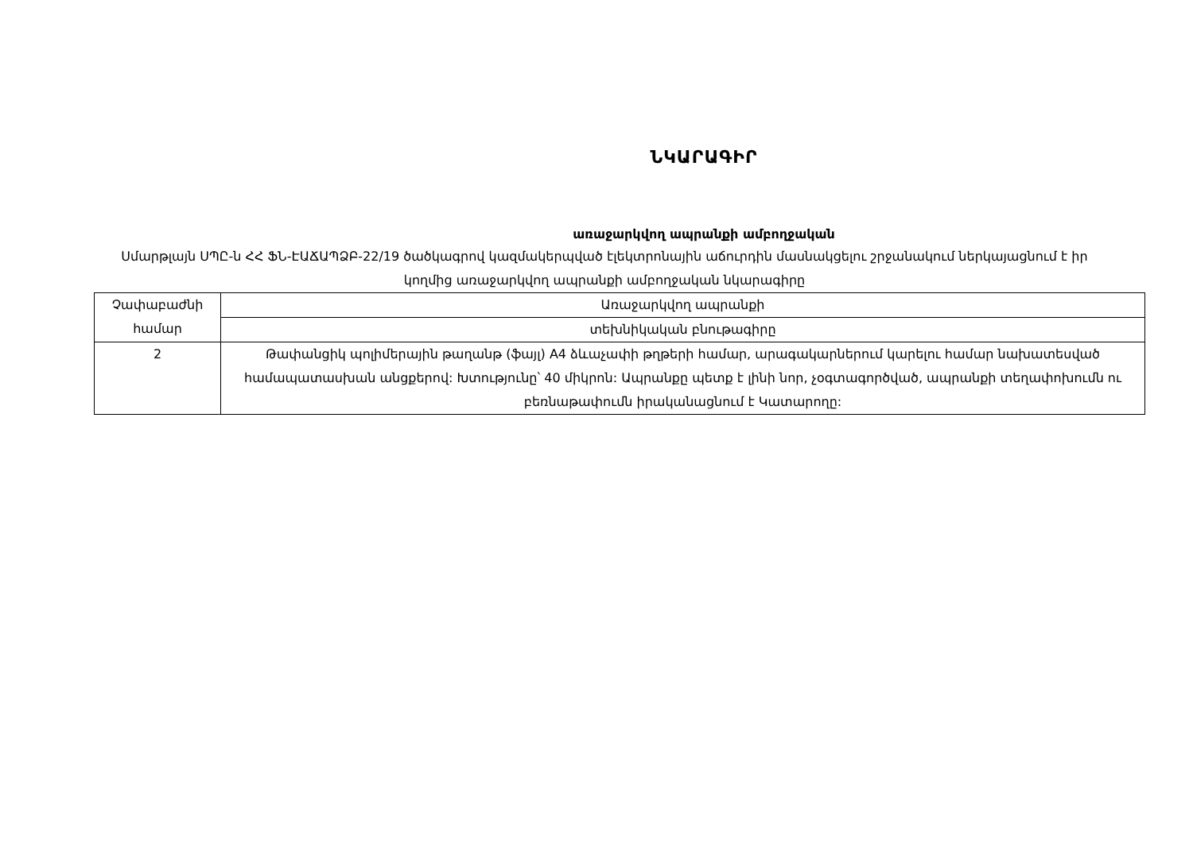ՆԿԱՐԱԳԻՐ
առաջարկվող ապրանքի ամբողջական
Սմարթլայն ՍՊԸ-ն ՀՀ ՖՆ-ԷԱՃԱՊՁԲ-22/19 ծածկագրով կազմակերպված էլեկտրոնային աճուրդին մասնակցելու շրջանակում ներկայացնում է իր կողմից առաջարկվող ապրանքի ամբողջական նկարագիրը
| Չափաբաժնի համար | Առաջարկվող ապրանքի |
| | տեխնիկական բնութագիրը |
| 2 | Թափանցիկ պոլիմերային թաղանթ (ֆայլ) A4 ձևաչափի թղթերի համար, արագակարներում կարելու համար նախատեսված համապատասխան անցքերով: Խտությունը՝ 40 միկրոն: Ապրանքը պետք է լինի նոր, չօգտագործված, ապրանքի տեղափոխումն ու բեռնաթափումն իրականացնում է Կատարողը: |